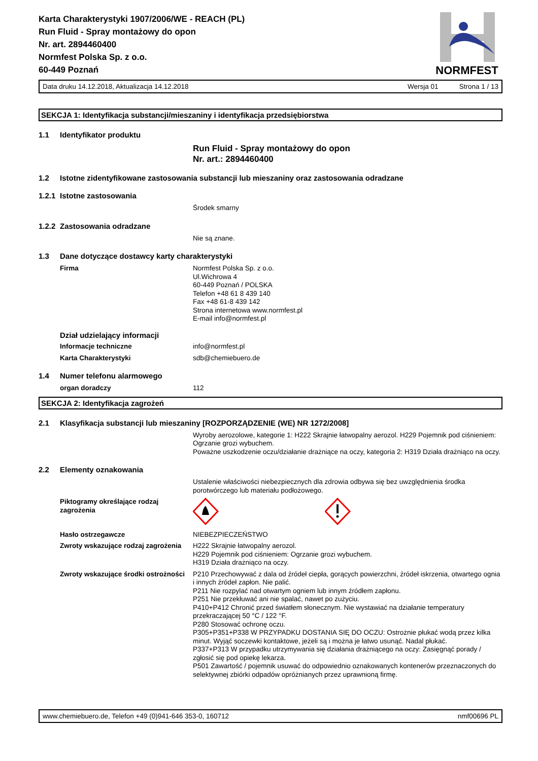Karta Charakterystyki 1907/2006/WE - REACH (PL)
Run Fluid - Spray montażowy do opon
Nr. art. 2894460400
Normfest Polska Sp. z o.o.
60-449 Poznań
NORMFEST
Data druku 14.12.2018, Aktualizacja 14.12.2018 Wersja 01 Strona 1 / 13
SEKCJA 1: Identyfikacja substancji/mieszaniny i identyfikacja przedsiębiorstwa
1.1 Identyfikator produktu
Run Fluid - Spray montażowy do opon
Nr. art.: 2894460400
1.2 Istotne zidentyfikowane zastosowania substancji lub mieszaniny oraz zastosowania odradzane
1.2.1 Istotne zastosowania
Środek smarny
1.2.2 Zastosowania odradzane
Nie są znane.
1.3 Dane dotyczące dostawcy karty charakterystyki
Firma Normfest Polska Sp. z o.o.
Ul.Wichrowa 4
60-449 Poznań / POLSKA
Telefon +48 61 8 439 140
Fax +48 61-8 439 142
Strona internetowa www.normfest.pl
E-mail info@normfest.pl
Dział udzielający informacji
Informacje techniczne info@normfest.pl
Karta Charakterystyki sdb@chemiebuero.de
1.4 Numer telefonu alarmowego
organ doradczy 112
SEKCJA 2: Identyfikacja zagrożeń
2.1 Klasyfikacja substancji lub mieszaniny [ROZPORZĄDZENIE (WE) NR 1272/2008]
Wyroby aerozolowe, kategorie 1: H222 Skrajnie łatwopalny aerozol. H229 Pojemnik pod ciśnieniem: Ogrzanie grozi wybuchem.
Poważne uszkodzenie oczu/działanie drażniące na oczy, kategoria 2: H319 Działa drażniąco na oczy.
2.2 Elementy oznakowania
Ustalenie właściwości niebezpiecznych dla zdrowia odbywa się bez uwzględnienia środka porotwórczego lub materiału podłożowego.
Piktogramy określające rodzaj zagrożenia
Hasło ostrzegawcze NIEBEZPIECZEŃSTWO
Zwroty wskazujące rodzaj zagrożenia
H222 Skrajnie łatwopalny aerozol.
H229 Pojemnik pod ciśnieniem: Ogrzanie grozi wybuchem.
H319 Działa drażniąco na oczy.
Zwroty wskazujące środki ostrożności
P210 Przechowywać z dala od źródeł ciepła, gorących powierzchni, źródeł iskrzenia, otwartego ognia i innych źródeł zapłon. Nie palić.
P211 Nie rozpylać nad otwartym ogniem lub innym źródłem zapłonu.
P251 Nie przekłuwać ani nie spalać, nawet po zużyciu.
P410+P412 Chronić przed światłem słonecznym. Nie wystawiać na działanie temperatury przekraczającej 50 °C / 122 °F.
P280 Stosować ochronę oczu.
P305+P351+P338 W PRZYPADKU DOSTANIA SIĘ DO OCZU: Ostrożnie płukać wodą przez kilka minut. Wyjąć soczewki kontaktowe, jeżeli są i można je łatwo usunąć. Nadal płukać.
P337+P313 W przypadku utrzymywania się działania drażniącego na oczy: Zasięgnąć porady / zgłosić się pod opiekę lekarza.
P501 Zawartość / pojemnik usuwać do odpowiednio oznakowanych kontenerów przeznaczonych do selektywnej zbiórki odpadów opróżnianych przez uprawnioną firmę.
www.chemiebuero.de, Telefon +49 (0)941-646 353-0, 160712 nmf00696 PL